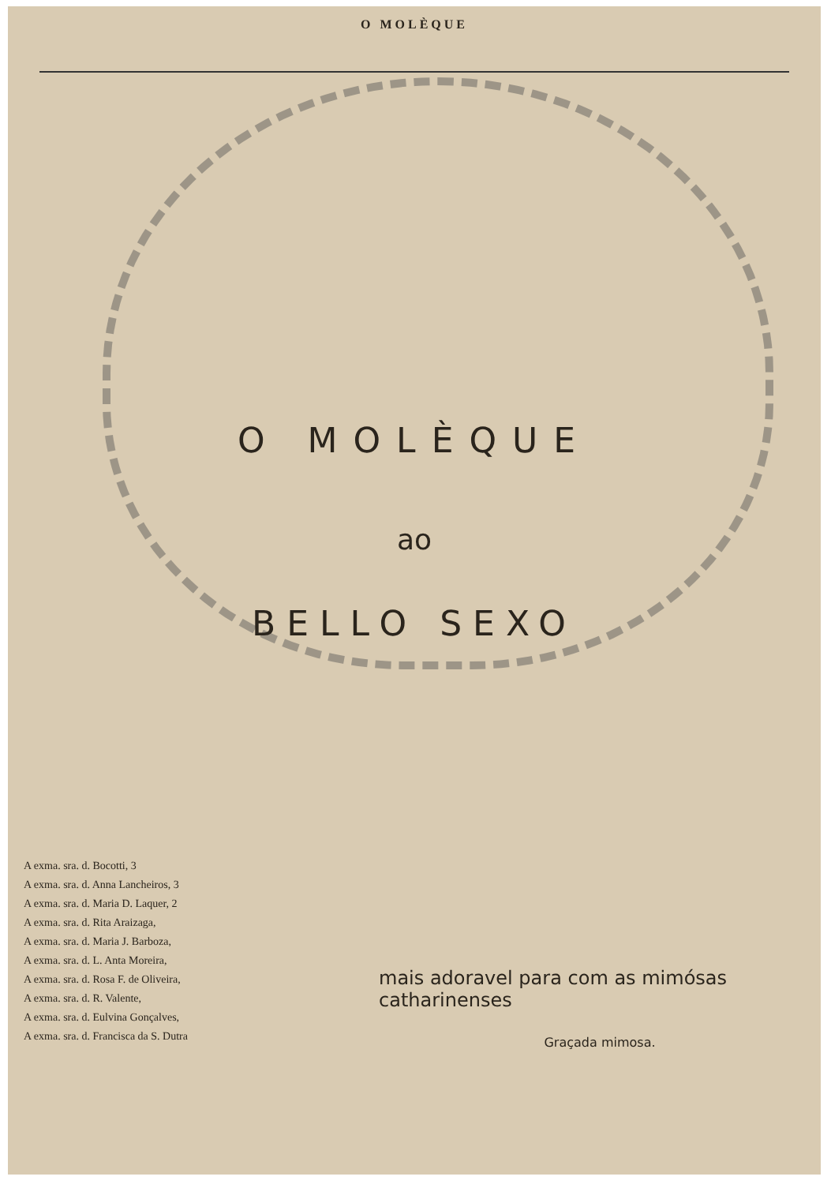O MOLÈQUE
O MOLÈQUE
ao
BELLO SEXO
A exma. sra. d. Bocotti, 3
A exma. sra. d. Anna Lancheiros, 3
A exma. sra. d. Maria D. Laquer, 2
A exma. sra. d. Rita Araizaga,
A exma. sra. d. Maria J. Barboza,
A exma. sra. d. L. Anta Moreira,
A exma. sra. d. Rosa F. de Oliveira,
A exma. sra. d. R. Valente,
A exma. sra. d. Eulvina Gonçalves,
A exma. sra. d. Francisca da S. Dutra
mais adoravel para com as mimósas catharinenses
Graçada mimosa.